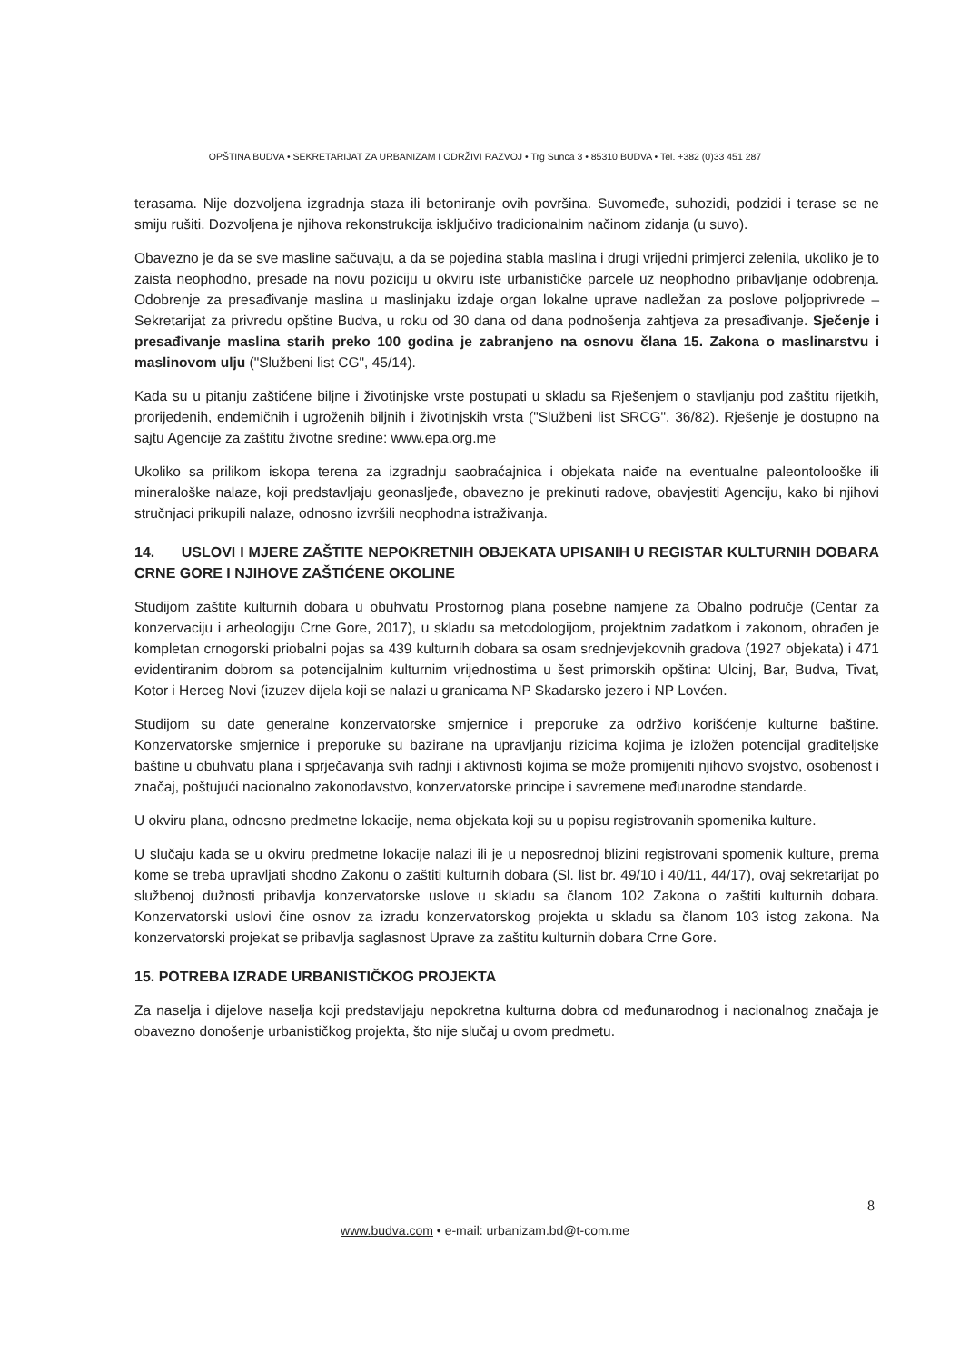OPŠTINA BUDVA • SEKRETARIJAT ZA URBANIZAM I ODRŽIVI RAZVOJ • Trg Sunca 3 • 85310 BUDVA • Tel. +382 (0)33 451 287
terasama. Nije dozvoljena izgradnja staza ili betoniranje ovih površina. Suvomeđe, suhozidi, podzidi i terase se ne smiju rušiti. Dozvoljena je njihova rekonstrukcija isključivo tradicionalnim načinom zidanja (u suvo).
Obavezno je da se sve masline sačuvaju, a da se pojedina stabla maslina i drugi vrijedni primjerci zelenila, ukoliko je to zaista neophodno, presade na novu poziciju u okviru iste urbanističke parcele uz neophodno pribavljanje odobrenja. Odobrenje za presađivanje maslina u maslinjaku izdaje organ lokalne uprave nadležan za poslove poljoprivrede – Sekretarijat za privredu opštine Budva, u roku od 30 dana od dana podnošenja zahtjeva za presađivanje. Sječenje i presađivanje maslina starih preko 100 godina je zabranjeno na osnovu člana 15. Zakona o maslinarstvu i maslinovom ulju ("Službeni list CG", 45/14).
Kada su u pitanju zaštićene biljne i životinjske vrste postupati u skladu sa Rješenjem o stavljanju pod zaštitu rijetkih, prorijeđenih, endemičnih i ugroženih biljnih i životinjskih vrsta ("Službeni list SRCG", 36/82). Rješenje je dostupno na sajtu Agencije za zaštitu životne sredine: www.epa.org.me
Ukoliko sa prilikom iskopa terena za izgradnju saobraćajnica i objekata naiđe na eventualne paleontolooške ili mineraloške nalaze, koji predstavljaju geonasljeđe, obavezno je prekinuti radove, obavjestiti Agenciju, kako bi njihovi stručnjaci prikupili nalaze, odnosno izvršili neophodna istraživanja.
14. USLOVI I MJERE ZAŠTITE NEPOKRETNIH OBJEKATA UPISANIH U REGISTAR KULTURNIH DOBARA CRNE GORE I NJIHOVE ZAŠTIĆENE OKOLINE
Studijom zaštite kulturnih dobara u obuhvatu Prostornog plana posebne namjene za Obalno područje (Centar za konzervaciju i arheologiju Crne Gore, 2017), u skladu sa metodologijom, projektnim zadatkom i zakonom, obrađen je kompletan crnogorski priobalni pojas sa 439 kulturnih dobara sa osam srednjevjekovnih gradova (1927 objekata) i 471 evidentiranim dobrom sa potencijalnim kulturnim vrijednostima u šest primorskih opština: Ulcinj, Bar, Budva, Tivat, Kotor i Herceg Novi (izuzev dijela koji se nalazi u granicama NP Skadarsko jezero i NP Lovćen.
Studijom su date generalne konzervatorske smjernice i preporuke za održivo korišćenje kulturne baštine. Konzervatorske smjernice i preporuke su bazirane na upravljanju rizicima kojima je izložen potencijal graditeljske baštine u obuhvatu plana i sprječavanja svih radnji i aktivnosti kojima se može promijeniti njihovo svojstvo, osobenost i značaj, poštujući nacionalno zakonodavstvo, konzervatorske principe i savremene međunarodne standarde.
U okviru plana, odnosno predmetne lokacije, nema objekata koji su u popisu registrovanih spomenika kulture.
U slučaju kada se u okviru predmetne lokacije nalazi ili je u neposrednoj blizini registrovani spomenik kulture, prema kome se treba upravljati shodno Zakonu o zaštiti kulturnih dobara (Sl. list br. 49/10 i 40/11, 44/17), ovaj sekretarijat po službenoj dužnosti pribavlja konzervatorske uslove u skladu sa članom 102 Zakona o zaštiti kulturnih dobara. Konzervatorski uslovi čine osnov za izradu konzervatorskog projekta u skladu sa članom 103 istog zakona. Na konzervatorski projekat se pribavlja saglasnost Uprave za zaštitu kulturnih dobara Crne Gore.
15. POTREBA IZRADE URBANISTIČKOG PROJEKTA
Za naselja i dijelove naselja koji predstavljaju nepokretna kulturna dobra od međunarodnog i nacionalnog značaja je obavezno donošenje urbanističkog projekta, što nije slučaj u ovom predmetu.
8
www.budva.com • e-mail: urbanizam.bd@t-com.me